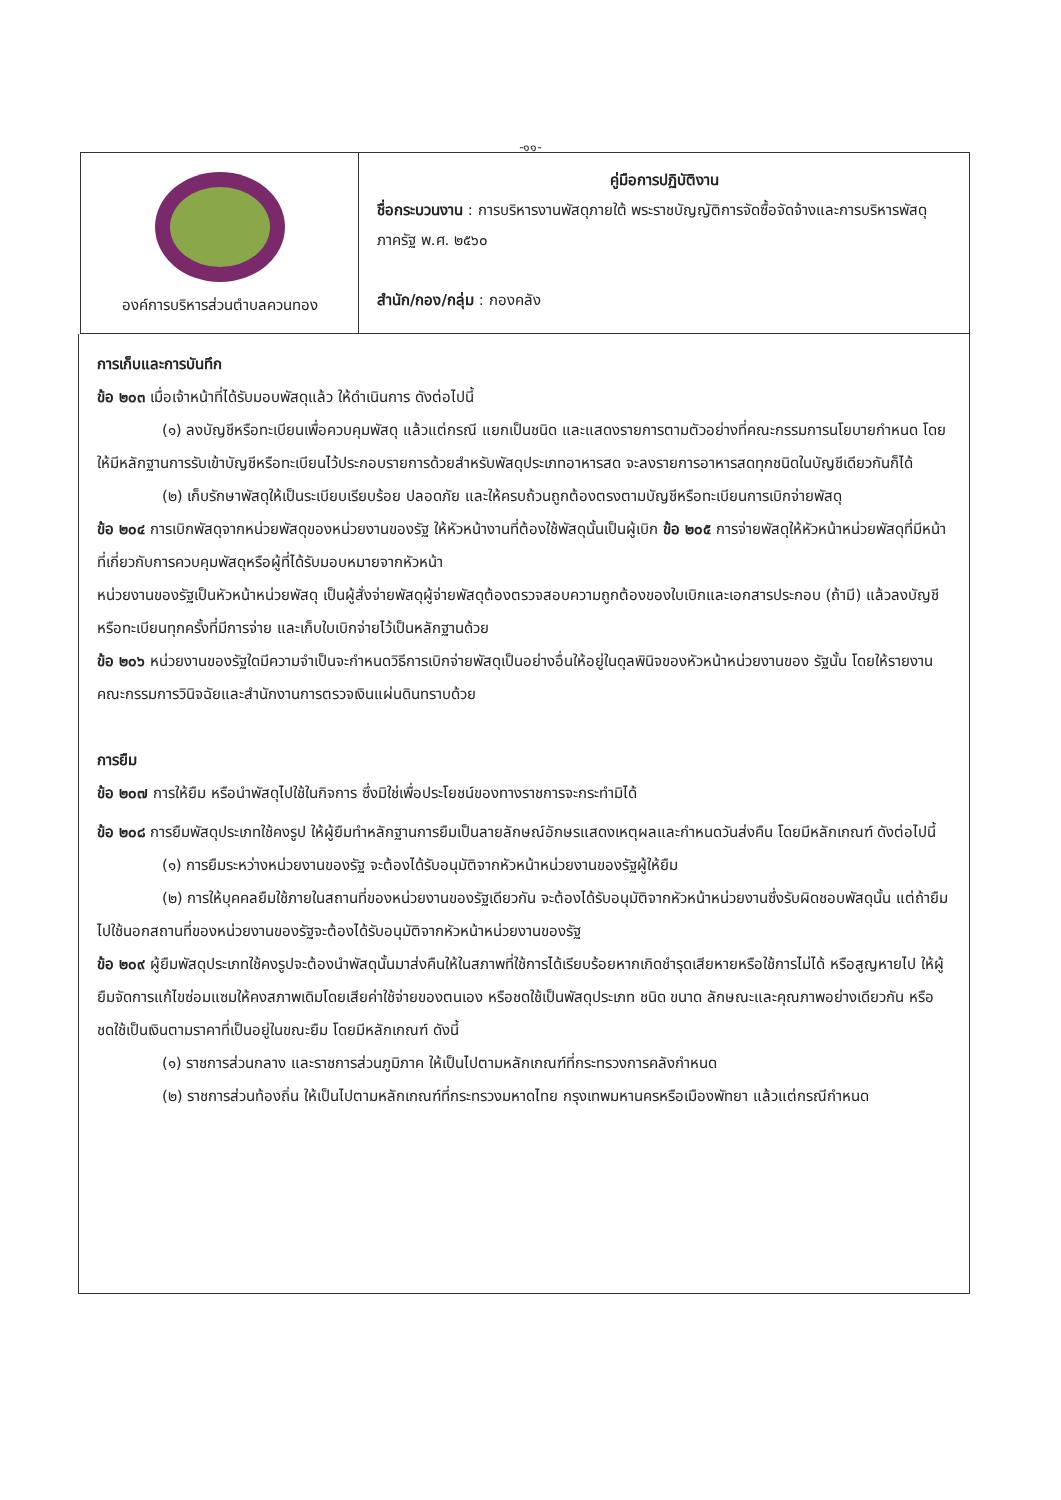-๑๑-
| องค์การบริหารส่วนตำบลควนทอง | คู่มือการปฏิบัติงาน ชื่อกระบวนงาน : การบริหารงานพัสดุภายใต้ พระราชบัญญัติการจัดซื้อจัดจ้างและการบริหารพัสดุภาครัฐ พ.ศ. ๒๕๖๐ สำนัก/กอง/กลุ่ม : กองคลัง |
การเก็บและการบันทึก
ข้อ ๒๐๓ เมื่อเจ้าหน้าที่ได้รับมอบพัสดุแล้ว ให้ดำเนินการ ดังต่อไปนี้
(๑) ลงบัญชีหรือทะเบียนเพื่อควบคุมพัสดุ แล้วแต่กรณี แยกเป็นชนิด และแสดงรายการตามตัวอย่างที่คณะกรรมการนโยบายกำหนด โดยให้มีหลักฐานการรับเข้าบัญชีหรือทะเบียนไว้ประกอบรายการด้วยสำหรับพัสดุประเภทอาหารสด จะลงรายการอาหารสดทุกชนิดในบัญชีเดียวกันก็ได้
(๒) เก็บรักษาพัสดุให้เป็นระเบียบเรียบร้อย ปลอดภัย และให้ครบถ้วนถูกต้องตรงตามบัญชีหรือทะเบียนการเบิกจ่ายพัสดุ
ข้อ ๒๐๔ การเบิกพัสดุจากหน่วยพัสดุของหน่วยงานของรัฐ ให้หัวหน้างานที่ต้องใช้พัสดุนั้นเป็นผู้เบิก ข้อ ๒๐๕ การจ่ายพัสดุให้หัวหน้าหน่วยพัสดุที่มีหน้าที่เกี่ยวกับการควบคุมพัสดุหรือผู้ที่ได้รับมอบหมายจากหัวหน้า
หน่วยงานของรัฐเป็นหัวหน้าหน่วยพัสดุ เป็นผู้สั่งจ่ายพัสดุผู้จ่ายพัสดุต้องตรวจสอบความถูกต้องของใบเบิกและเอกสารประกอบ (ถ้ามี) แล้วลงบัญชีหรือทะเบียนทุกครั้งที่มีการจ่าย และเก็บใบเบิกจ่ายไว้เป็นหลักฐานด้วย
ข้อ ๒๐๖ หน่วยงานของรัฐใดมีความจำเป็นจะกำหนดวิธีการเบิกจ่ายพัสดุเป็นอย่างอื่นให้อยู่ในดุลพินิจของหัวหน้าหน่วยงานของ รัฐนั้น โดยให้รายงานคณะกรรมการวินิจฉัยและสำนักงานการตรวจเงินแผ่นดินทราบด้วย
การยืม
ข้อ ๒๐๗ การให้ยืม หรือนำพัสดุไปใช้ในกิจการ ซึ่งมิใช่เพื่อประโยชน์ของทางราชการจะกระทำมิได้
ข้อ ๒๐๘ การยืมพัสดุประเภทใช้คงรูป ให้ผู้ยืมทำหลักฐานการยืมเป็นลายลักษณ์อักษรแสดงเหตุผลและกำหนดวันส่งคืน โดยมีหลักเกณฑ์ ดังต่อไปนี้
(๑) การยืมระหว่างหน่วยงานของรัฐ จะต้องได้รับอนุมัติจากหัวหน้าหน่วยงานของรัฐผู้ให้ยืม
(๒) การให้บุคคลยืมใช้ภายในสถานที่ของหน่วยงานของรัฐเดียวกัน จะต้องได้รับอนุมัติจากหัวหน้าหน่วยงานซึ่งรับผิดชอบพัสดุนั้น แต่ถ้ายืมไปใช้นอกสถานที่ของหน่วยงานของรัฐจะต้องได้รับอนุมัติจากหัวหน้าหน่วยงานของรัฐ
ข้อ ๒๐๙ ผู้ยืมพัสดุประเภทใช้คงรูปจะต้องนำพัสดุนั้นมาส่งคืนให้ในสภาพที่ใช้การได้เรียบร้อยหากเกิดชำรุดเสียหายหรือใช้การไม่ได้ หรือสูญหายไป ให้ผู้ยืมจัดการแก้ไขซ่อมแซมให้คงสภาพเดิมโดยเสียค่าใช้จ่ายของตนเอง หรือชดใช้เป็นพัสดุประเภท ชนิด ขนาด ลักษณะและคุณภาพอย่างเดียวกัน หรือชดใช้เป็นเงินตามราคาที่เป็นอยู่ในขณะยืม โดยมีหลักเกณฑ์ ดังนี้
(๑) ราชการส่วนกลาง และราชการส่วนภูมิภาค ให้เป็นไปตามหลักเกณฑ์ที่กระทรวงการคลังกำหนด
(๒) ราชการส่วนท้องถิ่น ให้เป็นไปตามหลักเกณฑ์ที่กระทรวงมหาดไทย กรุงเทพมหานครหรือเมืองพัทยา แล้วแต่กรณีกำหนด